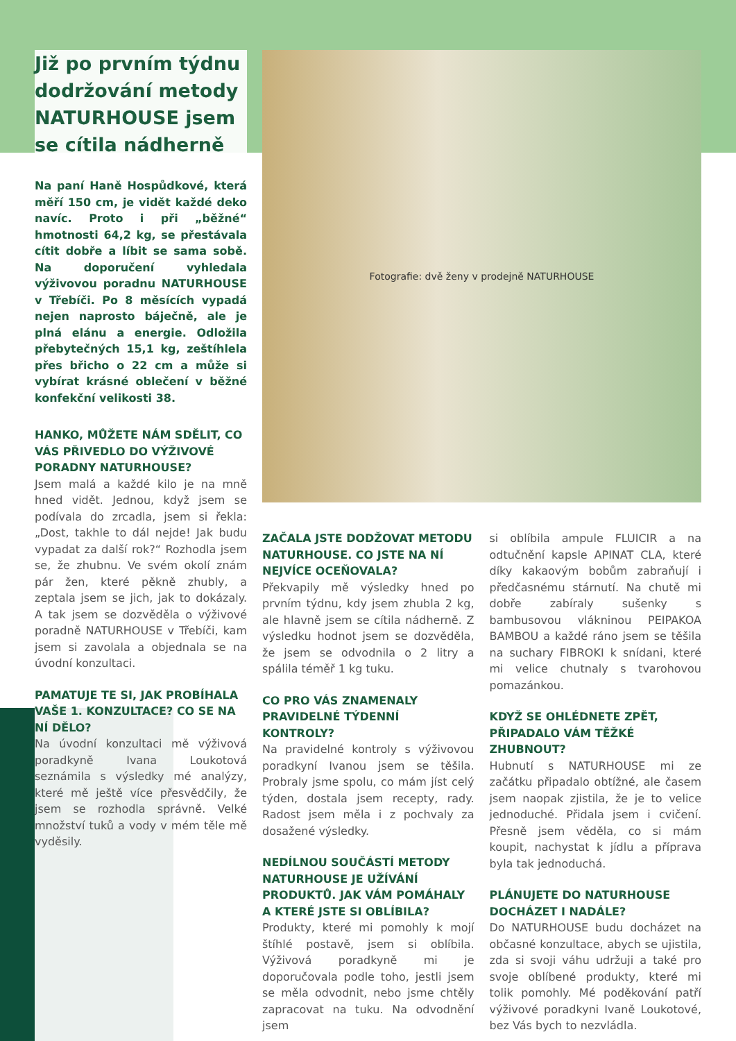Již po prvním týdnu dodržování metody NATURHOUSE jsem se cítila nádherně
Na paní Haně Hospůdkové, která měří 150 cm, je vidět každé deko navíc. Proto i při „běžné“ hmotnosti 64,2 kg, se přestávala cítit dobře a líbit se sama sobě. Na doporučení vyhledala výživovou poradnu NATURHOUSE v Třebíči. Po 8 měsících vypadá nejen naprosto báječně, ale je plná elánu a energie. Odložila přebytečných 15,1 kg, zeštíhlela přes břicho o 22 cm a může si vybírat krásné oblečení v běžné konfekční velikosti 38.
HANKO, MŮŽETE NÁM SDĚLIT, CO VÁS PŘIVEDLO DO VÝŽIVOVÉ PORADNY NATURHOUSE?
Jsem malá a každé kilo je na mně hned vidět. Jednou, když jsem se podívala do zrcadla, jsem si řekla: „Dost, takhle to dál nejde! Jak budu vypadat za další rok?“ Rozhodla jsem se, že zhubnu. Ve svém okolí znám pár žen, které pěkně zhubly, a zeptala jsem se jich, jak to dokázaly. A tak jsem se dozvěděla o výživové poradně NATURHOUSE v Třebíči, kam jsem si zavolala a objednala se na úvodní konzultaci.
PAMATUJE TE SI, JAK PROBÍHALA VAŠE 1. KONZULTACE? CO SE NA NÍ DĚLO?
Na úvodní konzultaci mě výživová poradkyně Ivana Loukotová seznámila s výsledky mé analýzy, které mě ještě více přesvědčily, že jsem se rozhodla správně. Velké množství tuků a vody v mém těle mě vyděsily.
Fotografie: dvě ženy v prodejně NATURHOUSE
ZAČALA JSTE DODŽOVAT METODU NATURHOUSE. CO JSTE NA NÍ NEJVÍCE OCEŇOVALA?
Překvapily mě výsledky hned po prvním týdnu, kdy jsem zhubla 2 kg, ale hlavně jsem se cítila nádherně. Z výsledku hodnot jsem se dozvěděla, že jsem se odvodnila o 2 litry a spálila téměř 1 kg tuku.
CO PRO VÁS ZNAMENALY PRAVIDELNÉ TÝDENNÍ KONTROLY?
Na pravidelné kontroly s výživovou poradkyní Ivanou jsem se těšila. Probraly jsme spolu, co mám jíst celý týden, dostala jsem recepty, rady. Radost jsem měla i z pochvaly za dosažené výsledky.
NEDÍLNOU SOUČÁSTÍ METODY NATURHOUSE JE UŽÍVÁNÍ PRODUKTŮ. JAK VÁM POMÁHALY A KTERÉ JSTE SI OBLÍBILA?
Produkty, které mi pomohly k mojí štíhlé postavě, jsem si oblíbila. Výživová poradkyně mi je doporučovala podle toho, jestli jsem se měla odvodnit, nebo jsme chtěly zapracovat na tuku. Na odvodnění jsem
si oblíbila ampule FLUICIR a na odtučnění kapsle APINAT CLA, které díky kakaovým bobům zabraňují i předčasnému stárnutí. Na chutě mi dobře zabíraly sušenky s bambusovou vlákninou PEIPAKOA BAMBOU a každé ráno jsem se těšila na suchary FIBROKI k snídani, které mi velice chutnaly s tvarohovou pomazánkou.
KDYŽ SE OHLÉDNETE ZPĚT, PŘIPADALO VÁM TĚŽKÉ ZHUBNOUT?
Hubnutí s NATURHOUSE mi ze začátku připadalo obtížné, ale časem jsem naopak zjistila, že je to velice jednoduché. Přidala jsem i cvičení. Přesně jsem věděla, co si mám koupit, nachystat k jídlu a příprava byla tak jednoduchá.
PLÁNUJETE DO NATURHOUSE DOCHÁZET I NADÁLE?
Do NATURHOUSE budu docházet na občasné konzultace, abych se ujistila, zda si svoji váhu udržuji a také pro svoje oblíbené produkty, které mi tolik pomohly. Mé poděkování patří výživové poradkyni Ivaně Loukotové, bez Vás bych to nezvládla.